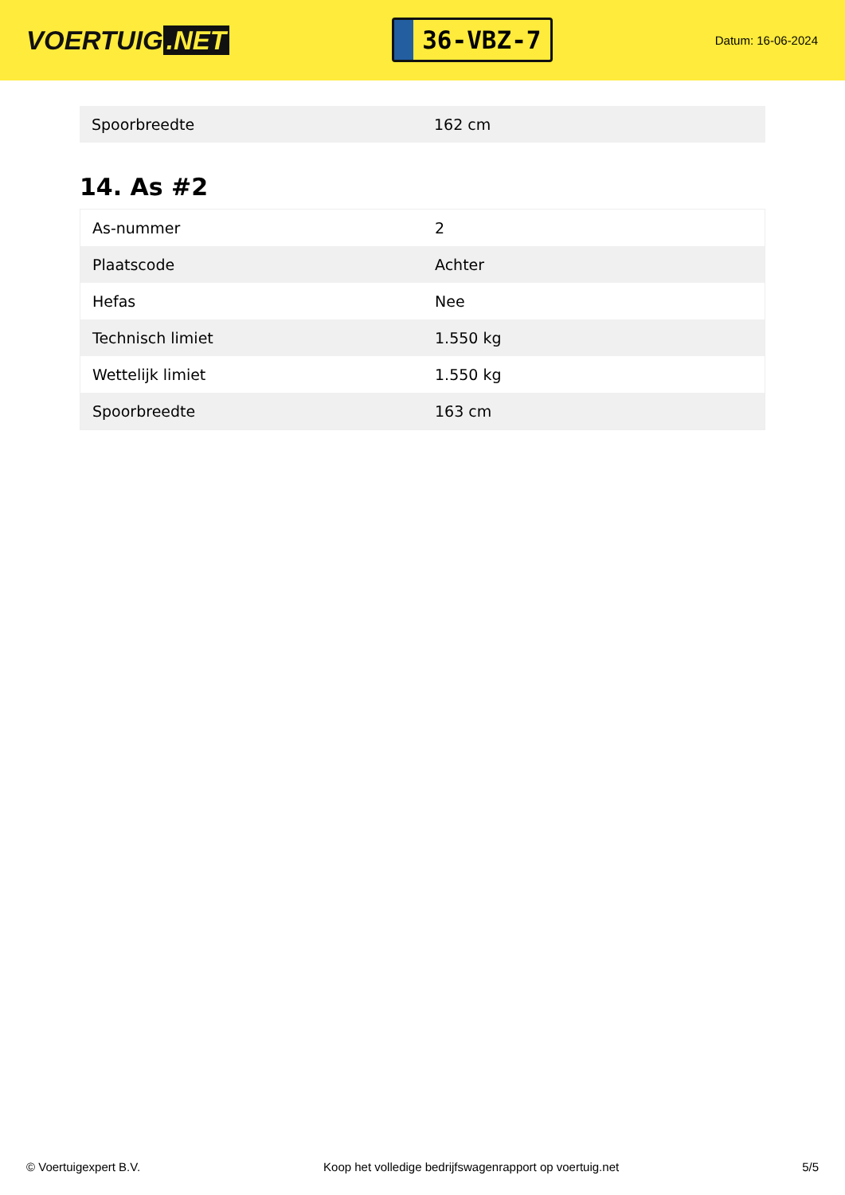VOERTUIG.NET
36-VBZ-7
Datum: 16-06-2024
| Spoorbreedte | 162 cm |
14. As #2
| As-nummer | 2 |
| Plaatscode | Achter |
| Hefas | Nee |
| Technisch limiet | 1.550 kg |
| Wettelijk limiet | 1.550 kg |
| Spoorbreedte | 163 cm |
© Voertuigexpert B.V. Koop het volledige bedrijfswagenrapport op voertuig.net 5/5